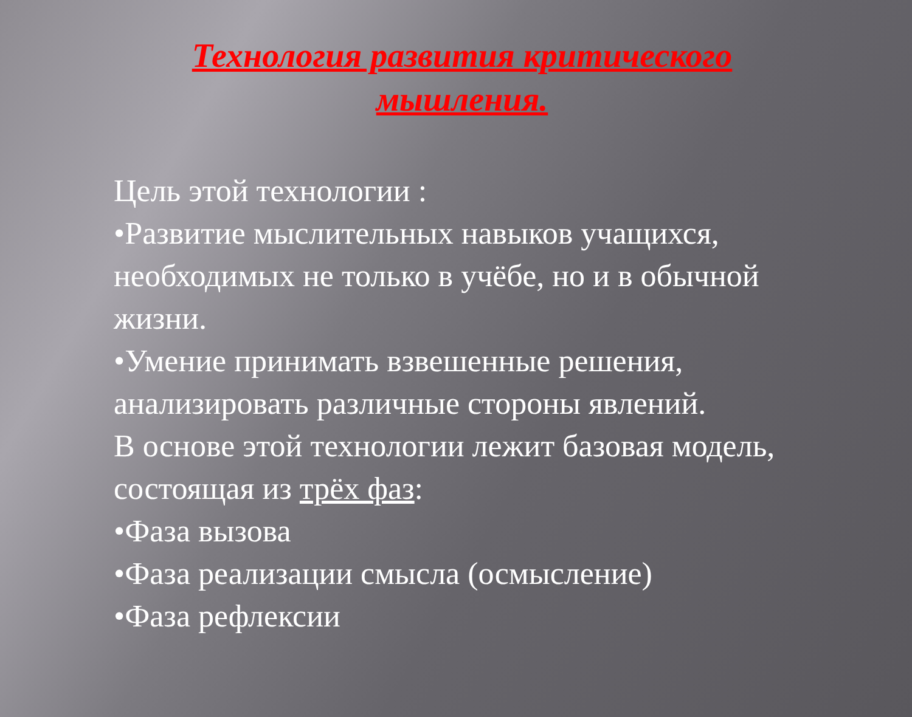Технология развития критического мышления.
Цель этой технологии :
•Развитие мыслительных навыков учащихся, необходимых не только в учёбе, но и в обычной жизни.
•Умение принимать взвешенные решения, анализировать различные стороны явлений.
В основе этой технологии лежит базовая модель, состоящая из трёх фаз:
•Фаза вызова
•Фаза реализации смысла (осмысление)
•Фаза рефлексии